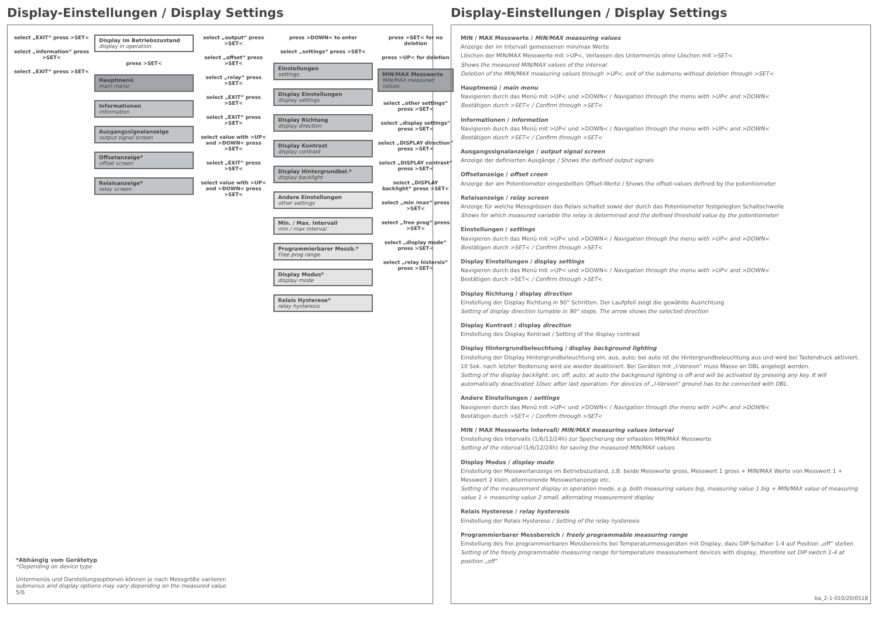Display-Einstellungen / Display Settings
select „EXIT“ press >SET<
select „information“ press >SET<
select „EXIT“ press >SET<
Display im Betriebszustand
display in operation
press >SET<
Hauptmenü
main menu
Informationen
information
Ausgangssignalanzeige
output signal screen
Offsetanzeige*
offset screen
Relaisanzeige*
relay screen
select „output“ press >SET<
select „offset“ press >SET<
select „relay“ press >SET<
select „EXIT“ press >SET<
select „EXIT“ press >SET<
select value with >UP< and >DOWN< press >SET<
select „EXIT“ press >SET<
select value with >UP< and >DOWN< press >SET<
press >DOWN< to enter
select „settings“ press >SET<
Einstellungen
settings
Display Einstellungen
display settings
Display Richtung
display direction
Display Kontrast
display contrast
Display Hintergrundbel.*
display backlight
Andere Einstellungen
other settings
Min. / Max. Intervall
min / max interval
Programmierbarer Messb.*
Free prog range
Display Modus*
display mode
Relais Hysterese*
relay hysteresis
press >SET< for no deletion
press >UP< for deletion
MIN/MAX Messwerte
MIN/MAX measured values
select „other settings“ press >SET<
select „display settings“ press >SET<
select „DISPLAY direction“ press >SET<
select „DISPLAY contrast“ press >SET<
select „DISPLAY backlight“ press >SET<
select „min /max“ press >SET<
select „free prog“ press >SET<
select „display mode“ press >SET<
select „relay histersis“ press >SET<
*Abhängig vom Gerätetyp
*Depending on device type
Untermenüs und Darstellungsoptionen können je nach Messgröße variieren
submenus and display options may vary depending on the measured value
5/6
Display-Einstellungen / Display Settings
MIN / MAX Messwerte / MIN/MAX measuring values
Anzeige der im Intervall gemessenen min/max Werte
Löschen der MIN/MAX Messwerte mit >UP<, Verlassen des Untermenüs ohne Löschen mit >SET<
Shows the measured MIN/MAX values of the interval
Deletion of the MIN/MAX measuring values through >UP<, exit of the submenu without deletion through >SET<
Hauptmenü / main menu
Navigieren durch das Menü mit >UP< und >DOWN< / Navigation through the menu with >UP< and >DOWN<
Bestätigen durch >SET< / Confirm through >SET<
Informationen / information
Navigieren durch das Menü mit >UP< und >DOWN< / Navigation through the menu with >UP< and >DOWN<
Bestätigen durch >SET< / Confirm through >SET<
Ausgangssignalanzeige / output signal screen
Anzeige der definierten Ausgänge / Shows the defined output signals
Offsetanzeige / offset creen
Anzeige der am Potentiometer eingestellten Offset-Werte / Shows the offset-values defined by the potentiometer
Relaisanzeige / relay screen
Anzeige für welche Messgrössen das Relais schaltet sowie der durch das Potentiometer festgelegten Schaltschwelle
Shows for which measured variable the relay is determined and the defined threshold value by the potentiometer
Einstellungen / settings
Navigieren durch das Menü mit >UP< und >DOWN< / Navigation through the menu with >UP< and >DOWN<
Bestätigen durch >SET< / Confirm through >SET<
Display Einstellungen / display settings
Navigieren durch das Menü mit >UP< und >DOWN< / Navigation through the menu with >UP< and >DOWN<
Bestätigen durch >SET< / Confirm through >SET<
Display Richtung / display direction
Einstellung der Display Richtung in 90° Schritten. Der Laufpfeil zeigt die gewählte Ausrichtung
Setting of display direction turnable in 90° steps. The arrow shows the selected direction
Display Kontrast / display direction
Einstellung des Display Kontrast / Setting of the display contrast
Display Hintergrundbeleuchtung / display background lighting
Einstellung der Display Hintergrundbeleuchtung ein, aus, auto; bei auto ist die Hintergrundbeleuchtung aus und wird bei Tastendruck aktiviert. 10 Sek. nach letzter Bedienung wird sie wieder deaktiviert. Bei Geräten mit „I-Version“ muss Masse an DBL angelegt werden.
Setting of the display backlight: on, off, auto; at auto the background lighting is off and will be activated by pressing any key. It will automatically deactivated 10sec after last operation. For devices of „I-Version“ ground has to be connected with DBL.
Andere Einstellungen / settings
Navigieren durch das Menü mit >UP< und >DOWN< / Navigation through the menu with >UP< and >DOWN<
Bestätigen durch >SET< / Confirm through >SET<
MIN / MAX Messwerte Intervall/ MIN/MAX measuring values interval
Einstellung des Intervalls (1/6/12/24h) zur Speicherung der erfassten MIN/MAX Messwerte
Setting of the interval (1/6/12/24h) for saving the measured MIN/MAX values
Display Modus / display mode
Einstellung der Messwertanzeige im Betriebszustand, z.B. beide Messwerte gross, Messwert 1 gross + MIN/MAX Werte von Messwert 1 + Messwert 2 klein, alternierende Messwertanzeige etc.
Setting of the measurement display in operation mode, e.g. both measuring values big, measuring value 1 big + MIN/MAX value of measuring value 1 + measuring value 2 small, alternating measurement display
Relais Hysterese / relay hysteresis
Einstellung der Relais Hysterese / Setting of the relay hysteresis
Programmierbarer Messbereich / freely programmable measuring range
Einstellung des frei programmierbaren Messbereichs bei Temperaturmessgeräten mit Display, dazu DIP-Schalter 1-4 auf Position „off“ stellen
Setting of the freely programmable measuring range for temperature meassurement devices with display, therefore set DIP switch 1-4 at position „off“
ba_2-1-010/20/0518